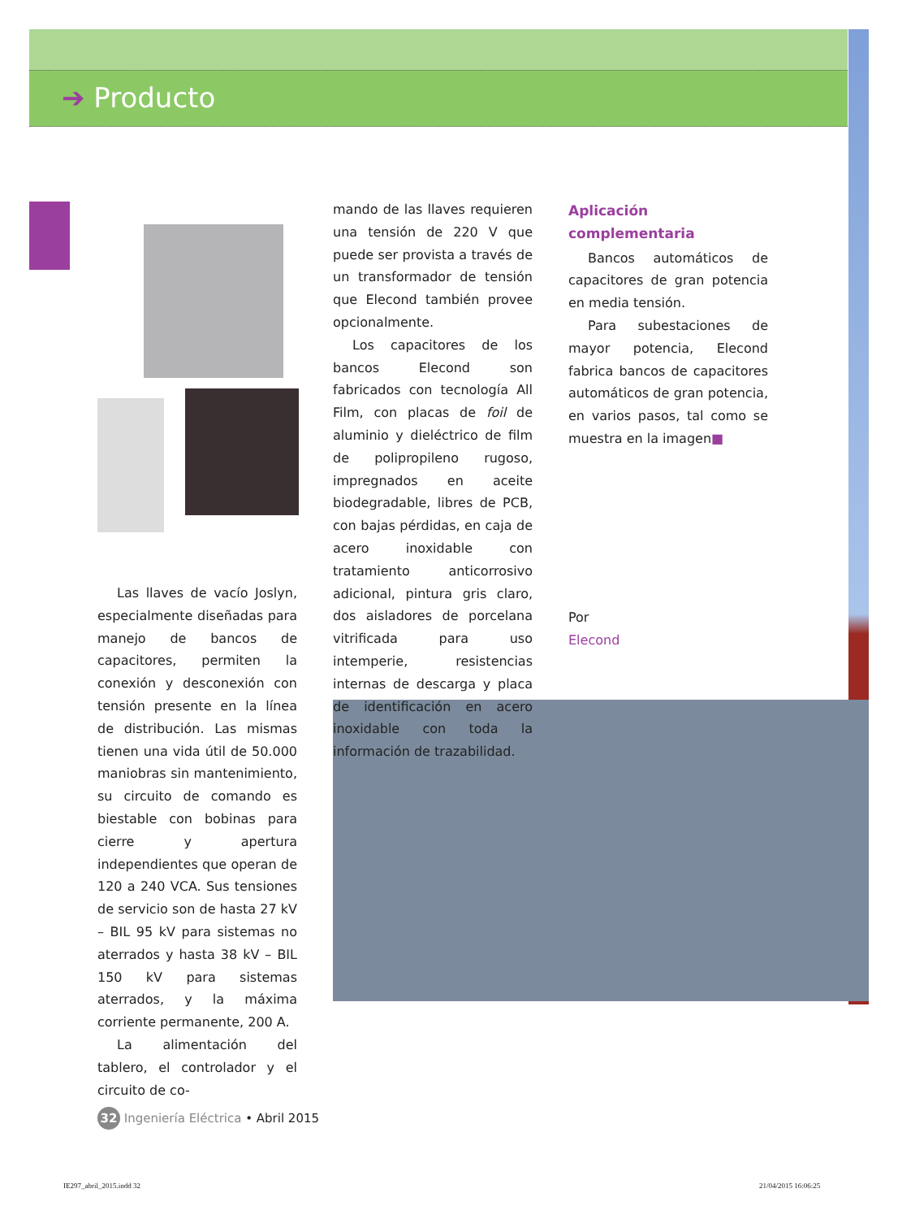➔ Producto
Las llaves de vacío Joslyn, especialmente diseñadas para manejo de bancos de capacitores, permiten la conexión y desconexión con tensión presente en la línea de distribución. Las mismas tienen una vida útil de 50.000 maniobras sin mantenimiento, su circuito de comando es biestable con bobinas para cierre y apertura independientes que operan de 120 a 240 VCA. Sus tensiones de servicio son de hasta 27 kV – BIL 95 kV para sistemas no aterrados y hasta 38 kV – BIL 150 kV para sistemas aterrados, y la máxima corriente permanente, 200 A.
La alimentación del tablero, el controlador y el circuito de co-
mando de las llaves requieren una tensión de 220 V que puede ser provista a través de un transformador de tensión que Elecond también provee opcionalmente.
Los capacitores de los bancos Elecond son fabricados con tecnología All Film, con placas de foil de aluminio y dieléctrico de film de polipropileno rugoso, impregnados en aceite biodegradable, libres de PCB, con bajas pérdidas, en caja de acero inoxidable con tratamiento anticorrosivo adicional, pintura gris claro, dos aisladores de porcelana vitrificada para uso intemperie, resistencias internas de descarga y placa de identificación en acero inoxidable con toda la información de trazabilidad.
Aplicación complementaria
Bancos automáticos de capacitores de gran potencia en media tensión.
Para subestaciones de mayor potencia, Elecond fabrica bancos de capacitores automáticos de gran potencia, en varios pasos, tal como se muestra en la imagen■
Por
Elecond
32 Ingeniería Eléctrica • Abril 2015
IE297_abril_2015.indd 32 21/04/2015 16:06:25